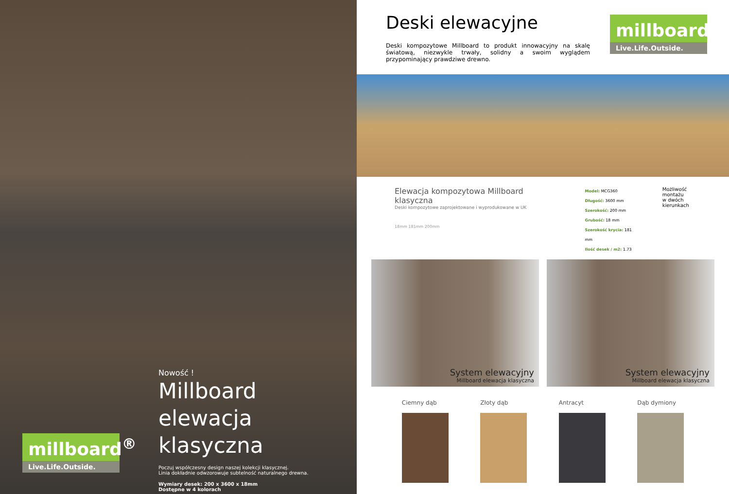Nowość !
Millboard
elewacja klasyczna
Poczuj współczesny design naszej kolekcji klasycznej.
Linia dokładnie odwzorowuje subtelność naturalnego drewna.
Wymiary desek: 200 x 3600 x 18mm
Dostępne w 4 kolorach
millboard<sup>®</sup>
Live.Life.Outside.
Deski elewacyjne
Deski kompozytowe Millboard to produkt innowacyjny na skalę światową, niezwykle trwały, solidny a swoim wyglądem przypominający prawdziwe drewno.
millboard<sup>®</sup>
Live.Life.Outside.
Elewacja kompozytowa Millboard klasyczna
Deski kompozytowe zaprojektowane i wyprodukowane w UK
18mm 181mm 200mm
Model: MCG360
Długość: 3600 mm
Szerokość: 200 mm
Grubość: 18 mm
Szerokość krycia: 181 mm
Ilość desek / m2: 1.73
Możliwość montażu
w dwóch kierunkach
System elewacyjny
Millboard elewacja klasyczna
System elewacyjny
Millboard elewacja klasyczna
Ciemny dąb Złoty dąb Antracyt Dąb dymiony